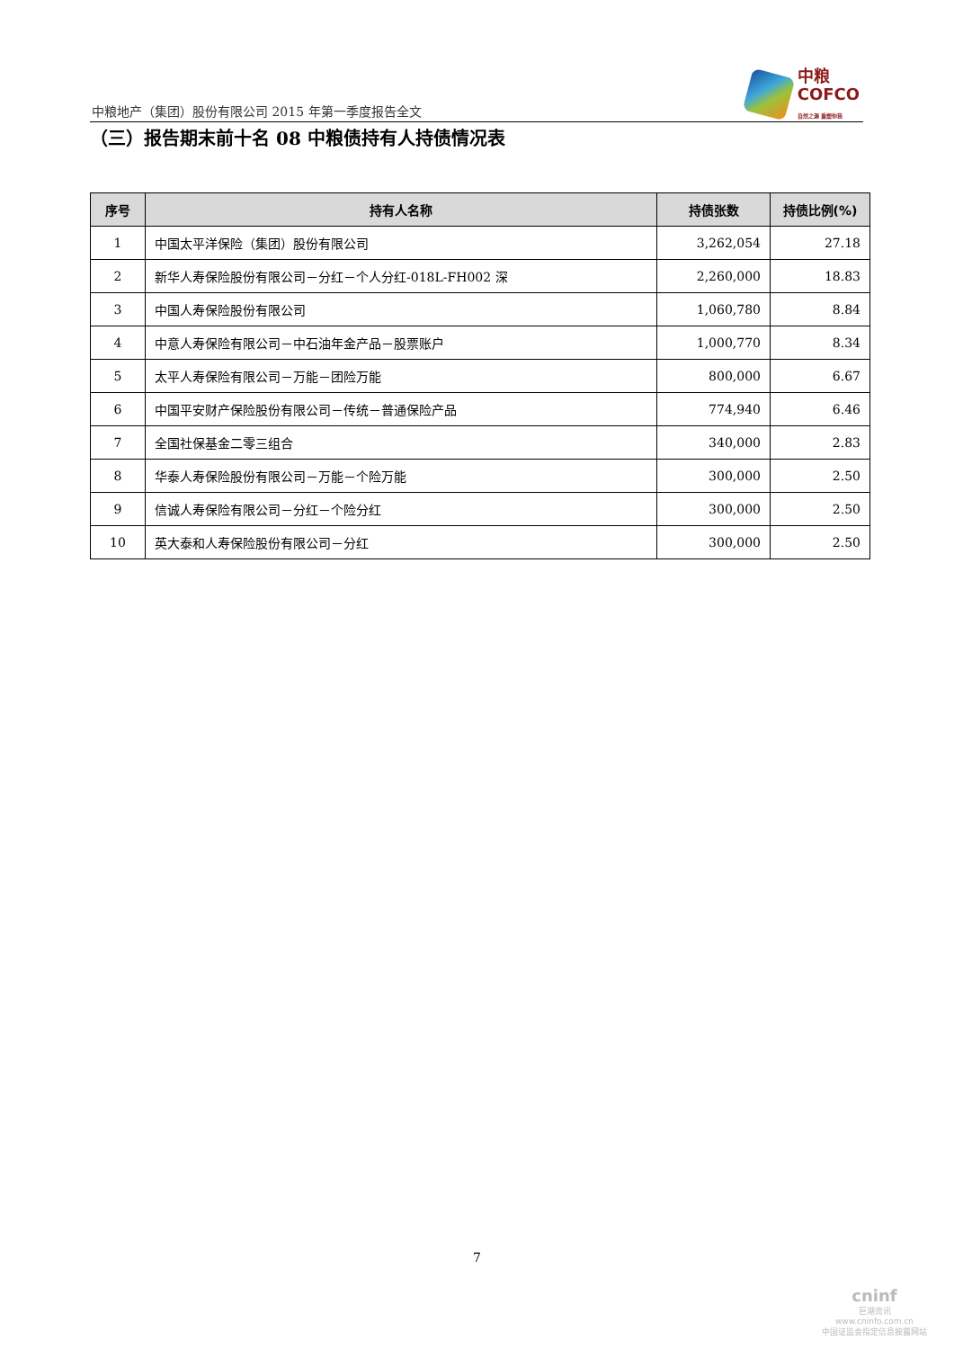中粮地产（集团）股份有限公司 2015 年第一季度报告全文
中粮
COFCO
自然之源 重塑你我
（三）报告期末前十名 08 中粮债持有人持债情况表
| 序号 | 持有人名称 | 持债张数 | 持债比例(%) |
| --- | --- | --- | --- |
| 1 | 中国太平洋保险（集团）股份有限公司 | 3,262,054 | 27.18 |
| 2 | 新华人寿保险股份有限公司－分红－个人分红-018L-FH002 深 | 2,260,000 | 18.83 |
| 3 | 中国人寿保险股份有限公司 | 1,060,780 | 8.84 |
| 4 | 中意人寿保险有限公司－中石油年金产品－股票账户 | 1,000,770 | 8.34 |
| 5 | 太平人寿保险有限公司－万能－团险万能 | 800,000 | 6.67 |
| 6 | 中国平安财产保险股份有限公司－传统－普通保险产品 | 774,940 | 6.46 |
| 7 | 全国社保基金二零三组合 | 340,000 | 2.83 |
| 8 | 华泰人寿保险股份有限公司－万能－个险万能 | 300,000 | 2.50 |
| 9 | 信诚人寿保险有限公司－分红－个险分红 | 300,000 | 2.50 |
| 10 | 英大泰和人寿保险股份有限公司－分红 | 300,000 | 2.50 |
7
cninf
巨潮资讯
www.cninfo.com.cn
中国证监会指定信息披露网站